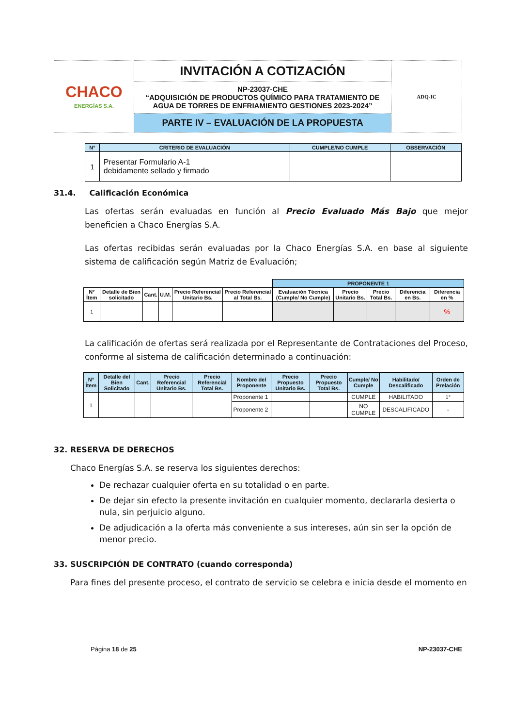| CHACO ENERGÍAS S.A. | INVITACIÓN A COTIZACIÓN | ADQ-IC |
| | NP-23037-CHE “ADQUISICIÓN DE PRODUCTOS QUÍMICO PARA TRATAMIENTO DE AGUA DE TORRES DE ENFRIAMIENTO GESTIONES 2023-2024” | |
| | PARTE IV – EVALUACIÓN DE LA PROPUESTA | |
| N° | CRITERIO DE EVALUACIÓN | CUMPLE/NO CUMPLE | OBSERVACIÓN |
| --- | --- | --- | --- |
| 1 | Presentar Formulario A-1 debidamente sellado y firmado | | |
31.4. Calificación Económica
Las ofertas serán evaluadas en función al Precio Evaluado Más Bajo que mejor beneficien a Chaco Energías S.A.
Las ofertas recibidas serán evaluadas por la Chaco Energías S.A. en base al siguiente sistema de calificación según Matriz de Evaluación;
| | | | | | | PROPONENTE 1 | | | | |
| N° Ítem | Detalle de Bien solicitado | Cant. | U.M. | Precio Referencial Unitario Bs. | Precio Referencial al Total Bs. | Evaluación Técnica (Cumple/ No Cumple) | Precio Unitario Bs. | Precio Total Bs. | Diferencia en Bs. | Diferencia en % |
| 1 | | | | | | | | | | % |
La calificación de ofertas será realizada por el Representante de Contrataciones del Proceso, conforme al sistema de calificación determinado a continuación:
| N° Ítem | Detalle del Bien Solicitado | Cant. | Precio Referencial Unitario Bs. | Precio Referencial Total Bs. | Nombre del Proponente | Precio Propuesto Unitario Bs. | Precio Propuesto Total Bs. | Cumple/ No Cumple | Habilitado/ Descalificado | Orden de Prelación |
| --- | --- | --- | --- | --- | --- | --- | --- | --- | --- | --- |
| 1 | | | | | Proponente 1 | | | CUMPLE | HABILITADO | 1° |
| | | | | | Proponente 2 | | | NO CUMPLE | DESCALIFICADO | - |
32. RESERVA DE DERECHOS
Chaco Energías S.A. se reserva los siguientes derechos:
De rechazar cualquier oferta en su totalidad o en parte.
De dejar sin efecto la presente invitación en cualquier momento, declararla desierta o nula, sin perjuicio alguno.
De adjudicación a la oferta más conveniente a sus intereses, aún sin ser la opción de menor precio.
33. SUSCRIPCIÓN DE CONTRATO (cuando corresponda)
Para fines del presente proceso, el contrato de servicio se celebra e inicia desde el momento en
Página 18 de 25 NP-23037-CHE